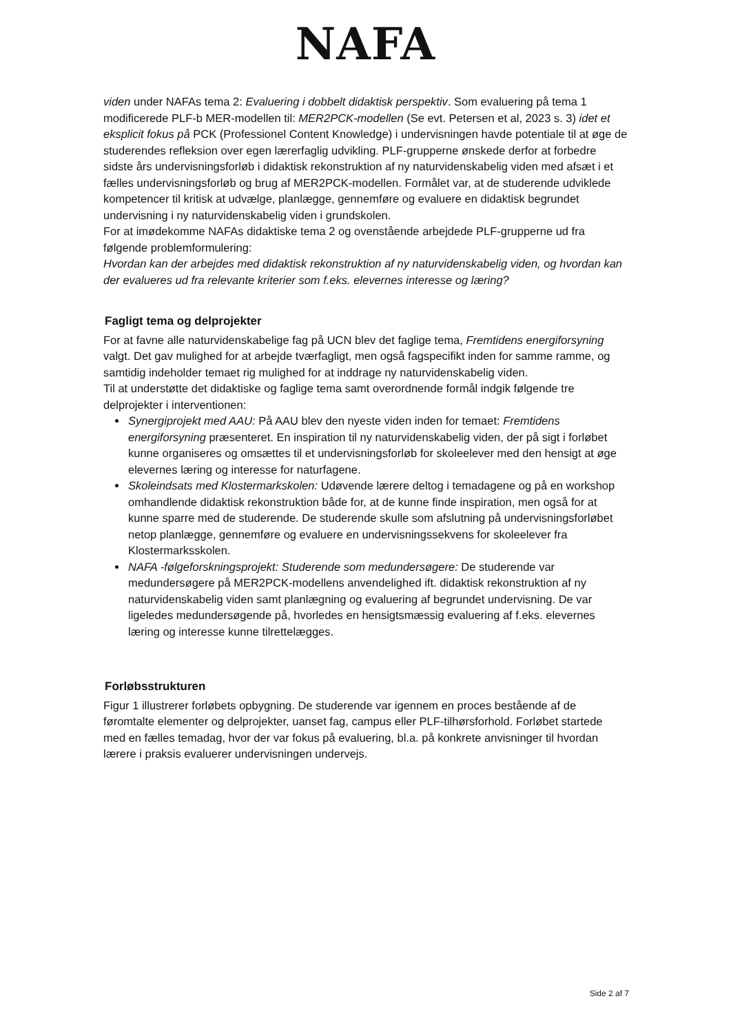NAFA
viden under NAFAs tema 2: Evaluering i dobbelt didaktisk perspektiv. Som evaluering på tema 1 modificerede PLF-b MER-modellen til: MER2PCK-modellen (Se evt. Petersen et al, 2023 s. 3) idet et eksplicit fokus på PCK (Professionel Content Knowledge) i undervisningen havde potentiale til at øge de studerendes refleksion over egen lærerfaglig udvikling. PLF-grupperne ønskede derfor at forbedre sidste års undervisningsforløb i didaktisk rekonstruktion af ny naturvidenskabelig viden med afsæt i et fælles undervisningsforløb og brug af MER2PCK-modellen. Formålet var, at de studerende udviklede kompetencer til kritisk at udvælge, planlægge, gennemføre og evaluere en didaktisk begrundet undervisning i ny naturvidenskabelig viden i grundskolen.
For at imødekomme NAFAs didaktiske tema 2 og ovenstående arbejdede PLF-grupperne ud fra følgende problemformulering:
Hvordan kan der arbejdes med didaktisk rekonstruktion af ny naturvidenskabelig viden, og hvordan kan der evalueres ud fra relevante kriterier som f.eks. elevernes interesse og læring?
Fagligt tema og delprojekter
For at favne alle naturvidenskabelige fag på UCN blev det faglige tema, Fremtidens energiforsyning valgt. Det gav mulighed for at arbejde tværfagligt, men også fagspecifikt inden for samme ramme, og samtidig indeholder temaet rig mulighed for at inddrage ny naturvidenskabelig viden.
Til at understøtte det didaktiske og faglige tema samt overordnende formål indgik følgende tre delprojekter i interventionen:
Synergiprojekt med AAU: På AAU blev den nyeste viden inden for temaet: Fremtidens energiforsyning præsenteret. En inspiration til ny naturvidenskabelig viden, der på sigt i forløbet kunne organiseres og omsættes til et undervisningsforløb for skoleelever med den hensigt at øge elevernes læring og interesse for naturfagene.
Skoleindsats med Klostermarkskolen: Udøvende lærere deltog i temadagene og på en workshop omhandlende didaktisk rekonstruktion både for, at de kunne finde inspiration, men også for at kunne sparre med de studerende. De studerende skulle som afslutning på undervisningsforløbet netop planlægge, gennemføre og evaluere en undervisningssekvens for skoleelever fra Klostermarksskolen.
NAFA -følgeforskningsprojekt: Studerende som medundersøgere: De studerende var medundersøgere på MER2PCK-modellens anvendelighed ift. didaktisk rekonstruktion af ny naturvidenskabelig viden samt planlægning og evaluering af begrundet undervisning. De var ligeledes medundersøgende på, hvorledes en hensigtsmæssig evaluering af f.eks. elevernes læring og interesse kunne tilrettelægges.
Forløbsstrukturen
Figur 1 illustrerer forløbets opbygning. De studerende var igennem en proces bestående af de føromtalte elementer og delprojekter, uanset fag, campus eller PLF-tilhørsforhold. Forløbet startede med en fælles temadag, hvor der var fokus på evaluering, bl.a. på konkrete anvisninger til hvordan lærere i praksis evaluerer undervisningen undervejs.
Side 2 af 7